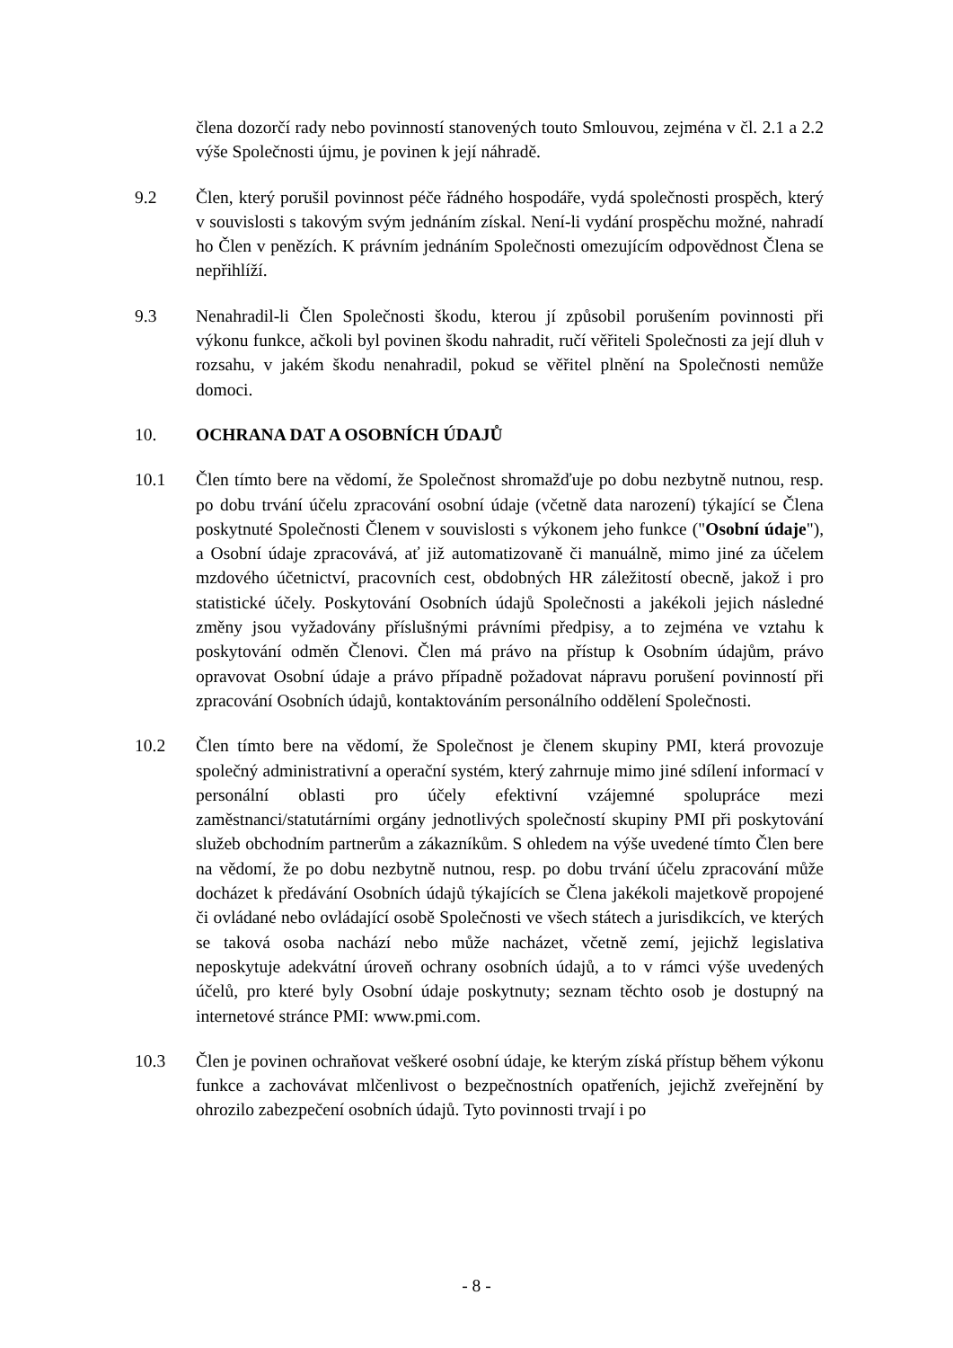člena dozorčí rady nebo povinností stanovených touto Smlouvou, zejména v čl. 2.1 a 2.2 výše Společnosti újmu, je povinen k její náhradě.
9.2 Člen, který porušil povinnost péče řádného hospodáře, vydá společnosti prospěch, který v souvislosti s takovým svým jednáním získal. Není-li vydání prospěchu možné, nahradí ho Člen v penězích. K právním jednáním Společnosti omezujícím odpovědnost Člena se nepřihlíží.
9.3 Nenahradil-li Člen Společnosti škodu, kterou jí způsobil porušením povinnosti při výkonu funkce, ačkoli byl povinen škodu nahradit, ručí věřiteli Společnosti za její dluh v rozsahu, v jakém škodu nenahradil, pokud se věřitel plnění na Společnosti nemůže domoci.
10. OCHRANA DAT A OSOBNÍCH ÚDAJŮ
10.1 Člen tímto bere na vědomí, že Společnost shromažďuje po dobu nezbytně nutnou, resp. po dobu trvání účelu zpracování osobní údaje (včetně data narození) týkající se Člena poskytnuté Společnosti Členem v souvislosti s výkonem jeho funkce ("Osobní údaje"), a Osobní údaje zpracovává, ať již automatizovaně či manuálně, mimo jiné za účelem mzdového účetnictví, pracovních cest, obdobných HR záležitostí obecně, jakož i pro statistické účely. Poskytování Osobních údajů Společnosti a jakékoli jejich následné změny jsou vyžadovány příslušnými právními předpisy, a to zejména ve vztahu k poskytování odměn Členovi. Člen má právo na přístup k Osobním údajům, právo opravovat Osobní údaje a právo případně požadovat nápravu porušení povinností při zpracování Osobních údajů, kontaktováním personálního oddělení Společnosti.
10.2 Člen tímto bere na vědomí, že Společnost je členem skupiny PMI, která provozuje společný administrativní a operační systém, který zahrnuje mimo jiné sdílení informací v personální oblasti pro účely efektivní vzájemné spolupráce mezi zaměstnanci/statutárními orgány jednotlivých společností skupiny PMI při poskytování služeb obchodním partnerům a zákazníkům. S ohledem na výše uvedené tímto Člen bere na vědomí, že po dobu nezbytně nutnou, resp. po dobu trvání účelu zpracování může docházet k předávání Osobních údajů týkajících se Člena jakékoli majetkově propojené či ovládané nebo ovládající osobě Společnosti ve všech státech a jurisdikcích, ve kterých se taková osoba nachází nebo může nacházet, včetně zemí, jejichž legislativa neposkytuje adekvátní úroveň ochrany osobních údajů, a to v rámci výše uvedených účelů, pro které byly Osobní údaje poskytnuty; seznam těchto osob je dostupný na internetové stránce PMI: www.pmi.com.
10.3 Člen je povinen ochraňovat veškeré osobní údaje, ke kterým získá přístup během výkonu funkce a zachovávat mlčenlivost o bezpečnostních opatřeních, jejichž zveřejnění by ohrozilo zabezpečení osobních údajů. Tyto povinnosti trvají i po
- 8 -